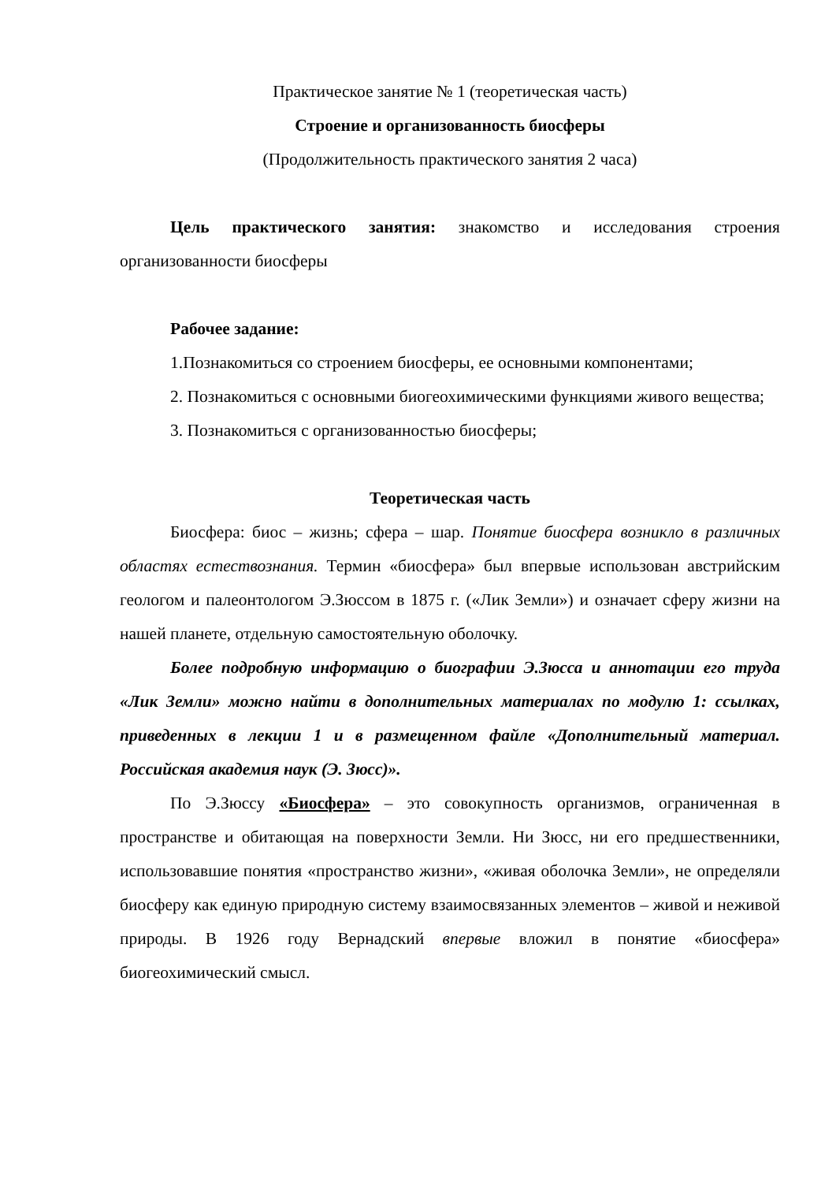Практическое занятие № 1 (теоретическая часть)
Строение и организованность биосферы
(Продолжительность практического занятия 2 часа)
Цель практического занятия: знакомство и исследования строения организованности биосферы
Рабочее задание:
1.Познакомиться со строением биосферы, ее основными компонентами;
2. Познакомиться с основными биогеохимическими функциями живого вещества;
3. Познакомиться с организованностью биосферы;
Теоретическая часть
Биосфера: биос – жизнь; сфера – шар. Понятие биосфера возникло в различных областях естествознания. Термин «биосфера» был впервые использован австрийским геологом и палеонтологом Э.Зюссом в 1875 г. («Лик Земли») и означает сферу жизни на нашей планете, отдельную самостоятельную оболочку.
Более подробную информацию о биографии Э.Зюсса и аннотации его труда «Лик Земли» можно найти в дополнительных материалах по модулю 1: ссылках, приведенных в лекции 1 и в размещенном файле «Дополнительный материал. Российская академия наук (Э. Зюсс)».
По Э.Зюссу «Биосфера» – это совокупность организмов, ограниченная в пространстве и обитающая на поверхности Земли. Ни Зюсс, ни его предшественники, использовавшие понятия «пространство жизни», «живая оболочка Земли», не определяли биосферу как единую природную систему взаимосвязанных элементов – живой и неживой природы. В 1926 году Вернадский впервые вложил в понятие «биосфера» биогеохимический смысл.